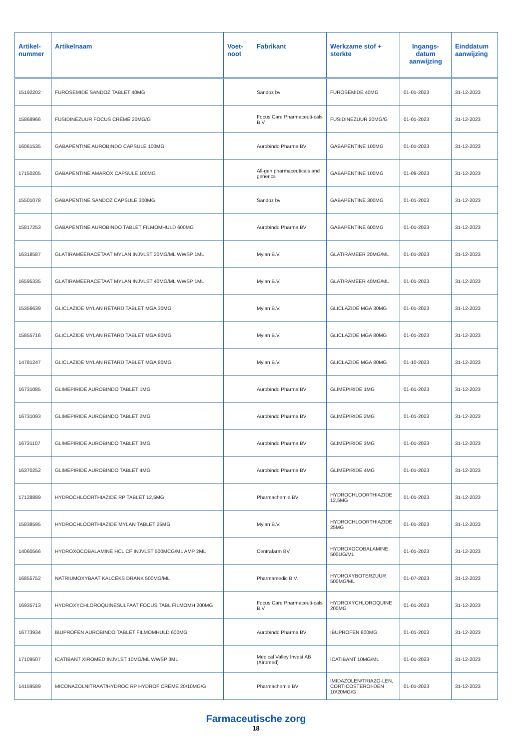| Artikel- nummer | Artikelnaam | Voet- noot | Fabrikant | Werkzame stof + sterkte | Ingangs- datum aanwijzing | Einddatum aanwijzing |
| --- | --- | --- | --- | --- | --- | --- |
| 15192202 | FUROSEMIDE SANDOZ TABLET 40MG | | Sandoz bv | FUROSEMIDE 40MG | 01-01-2023 | 31-12-2023 |
| 15868966 | FUSIDINEZUUR FOCUS CREME 20MG/G | | Focus Care Pharmaceuti-cals B.V. | FUSIDINEZUUR 20MG/G | 01-01-2023 | 31-12-2023 |
| 16061535 | GABAPENTINE AUROBINDO CAPSULE 100MG | | Aurobindo Pharma BV | GABAPENTINE 100MG | 01-01-2023 | 31-12-2023 |
| 17150205 | GABAPENTINE AMAROX CAPSULE 100MG | | All-gen pharmaceuticals and generics | GABAPENTINE 100MG | 01-09-2023 | 31-12-2023 |
| 15501078 | GABAPENTINE SANDOZ CAPSULE 300MG | | Sandoz bv | GABAPENTINE 300MG | 01-01-2023 | 31-12-2023 |
| 15817253 | GABAPENTINE AUROBINDO TABLET FILMOMHULD 600MG | | Aurobindo Pharma BV | GABAPENTINE 600MG | 01-01-2023 | 31-12-2023 |
| 16318587 | GLATIRAMEERACETAAT MYLAN INJVLST 20MG/ML WWSP 1ML | | Mylan B.V. | GLATIRAMEER 20MG/ML | 01-01-2023 | 31-12-2023 |
| 16595335 | GLATIRAMEERACETAAT MYLAN INJVLST 40MG/ML WWSP 1ML | | Mylan B.V. | GLATIRAMEER 40MG/ML | 01-01-2023 | 31-12-2023 |
| 15356639 | GLICLAZIDE MYLAN RETARD TABLET MGA 30MG | | Mylan B.V. | GLICLAZIDE MGA 30MG | 01-01-2023 | 31-12-2023 |
| 15855716 | GLICLAZIDE MYLAN RETARD TABLET MGA 80MG | | Mylan B.V. | GLICLAZIDE MGA 80MG | 01-01-2023 | 31-12-2023 |
| 14781247 | GLICLAZIDE MYLAN RETARD TABLET MGA 80MG | | Mylan B.V. | GLICLAZIDE MGA 80MG | 01-10-2023 | 31-12-2023 |
| 16731085 | GLIMEPIRIDE AUROBINDO TABLET 1MG | | Aurobindo Pharma BV | GLIMEPIRIDE 1MG | 01-01-2023 | 31-12-2023 |
| 16731093 | GLIMEPIRIDE AUROBINDO TABLET 2MG | | Aurobindo Pharma BV | GLIMEPIRIDE 2MG | 01-01-2023 | 31-12-2023 |
| 16731107 | GLIMEPIRIDE AUROBINDO TABLET 3MG | | Aurobindo Pharma BV | GLIMEPIRIDE 3MG | 01-01-2023 | 31-12-2023 |
| 16370252 | GLIMEPIRIDE AUROBINDO TABLET 4MG | | Aurobindo Pharma BV | GLIMEPIRIDE 4MG | 01-01-2023 | 31-12-2023 |
| 17128889 | HYDROCHLOORTHIAZIDE RP TABLET 12,5MG | | Pharmachemie BV | HYDROCHLOORTHIAZIDE 12,5MG | 01-01-2023 | 31-12-2023 |
| 15838595 | HYDROCHLOORTHIAZIDE MYLAN TABLET 25MG | | Mylan B.V. | HYDROCHLOORTHIAZIDE 25MG | 01-01-2023 | 31-12-2023 |
| 14060566 | HYDROXOCOBALAMINE HCL CF INJVLST 500MCG/ML AMP 2ML | | Centrafarm BV | HYDROXOCOBALAMINE 500UG/ML | 01-01-2023 | 31-12-2023 |
| 16855752 | NATRIUMOXYBAAT KALCEKS DRANK 500MG/ML | | Pharmamedic B.V. | HYDROXYBOTERZUUR 500MG/ML | 01-07-2023 | 31-12-2023 |
| 16935713 | HYDROXYCHLOROQUINESULFAAT FOCUS TABL FILMOMH 200MG | | Focus Care Pharmaceuti-cals B.V. | HYDROXYCHLOROQUINE 200MG | 01-01-2023 | 31-12-2023 |
| 16773934 | IBUPROFEN AUROBINDO TABLET FILMOMHULD 600MG | | Aurobindo Pharma BV | IBUPROFEN 600MG | 01-01-2023 | 31-12-2023 |
| 17109507 | ICATIBANT XIROMED INJVLST 10MG/ML WWSP 3ML | | Medical Valley Invest AB (Xiromed) | ICATIBANT 10MG/ML | 01-01-2023 | 31-12-2023 |
| 14159589 | MICONAZOLNITRAAT/HYDROC RP HYDROF CREME 20/10MG/G | | Pharmachemie BV | IMIDAZOLEN/TRIAZO-LEN, CORTICOSTEROI-DEN 10/20MG/G | 01-01-2023 | 31-12-2023 |
Farmaceutische zorg
18